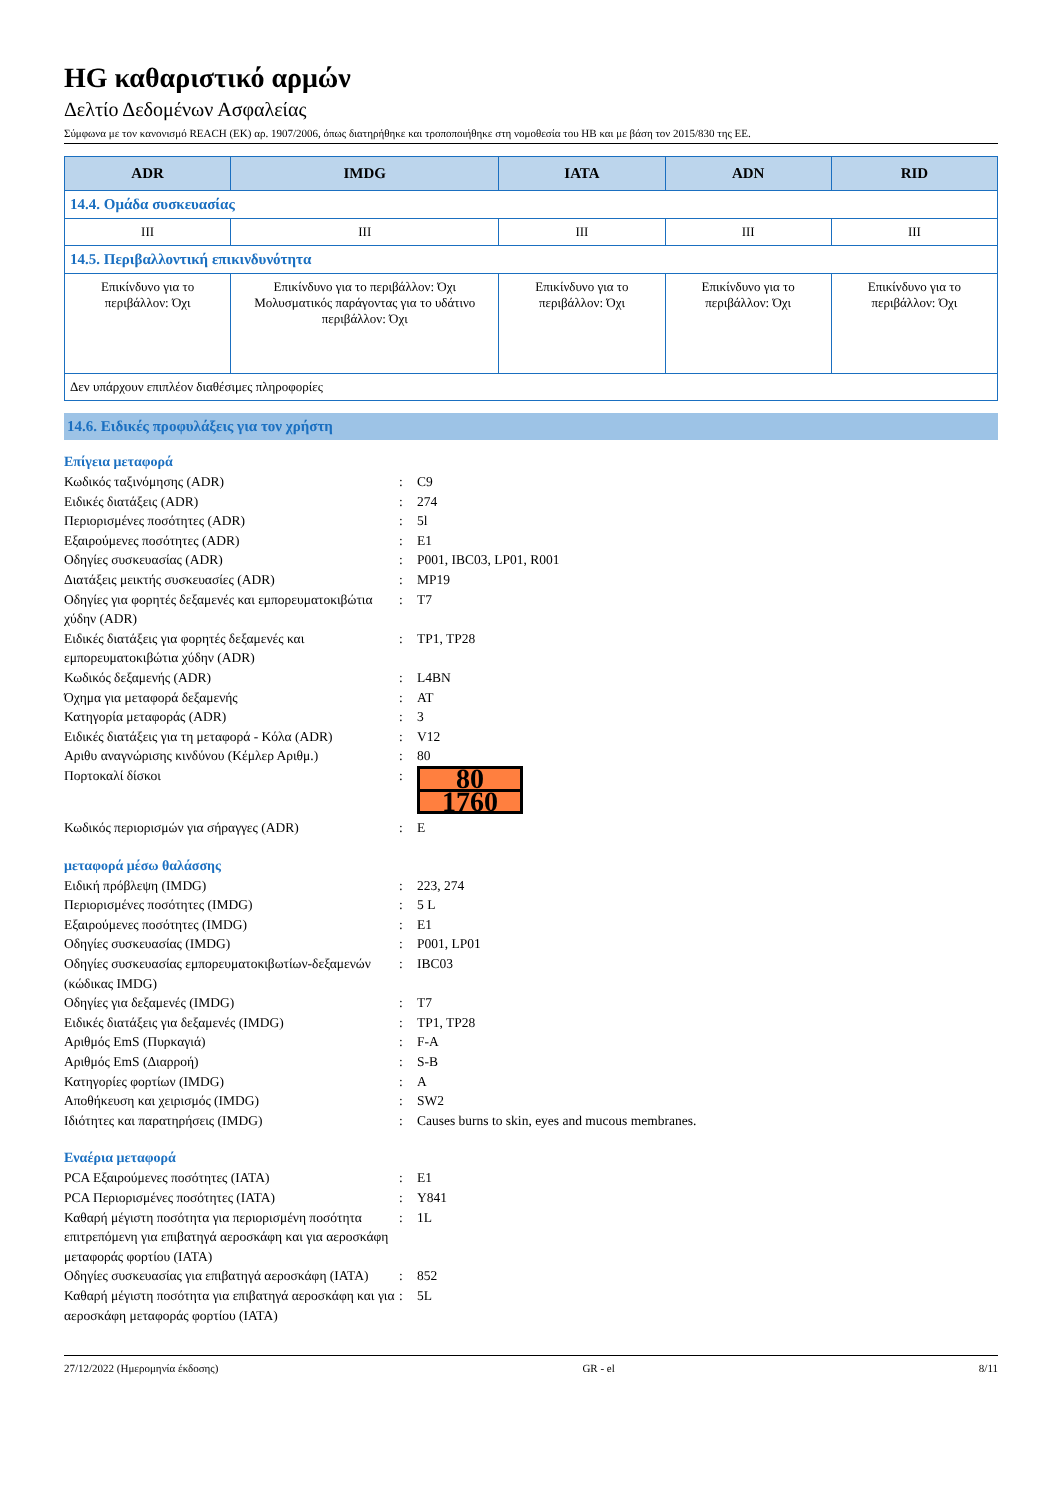HG καθαριστικό αρμών
Δελτίο Δεδομένων Ασφαλείας
Σύμφωνα με τον κανονισμό REACH (ΕΚ) αρ. 1907/2006, όπως διατηρήθηκε και τροποποιήθηκε στη νομοθεσία του ΗΒ και με βάση τον 2015/830 της ΕΕ.
| ADR | IMDG | IATA | ADN | RID |
| --- | --- | --- | --- | --- |
| 14.4. Ομάδα συσκευασίας | | | | |
| III | III | III | III | III |
| 14.5. Περιβαλλοντική επικινδυνότητα | | | | |
| Επικίνδυνο για το περιβάλλον: Όχι | Επικίνδυνο για το περιβάλλον: Όχι Μολυσματικός παράγοντας για το υδάτινο περιβάλλον: Όχι | Επικίνδυνο για το περιβάλλον: Όχι | Επικίνδυνο για το περιβάλλον: Όχι | Επικίνδυνο για το περιβάλλον: Όχι |
| Δεν υπάρχουν επιπλέον διαθέσιμες πληροφορίες | | | | |
14.6. Ειδικές προφυλάξεις για τον χρήστη
Επίγεια μεταφορά
Κωδικός ταξινόμησης (ADR): C9
Ειδικές διατάξεις (ADR): 274
Περιορισμένες ποσότητες (ADR): 5l
Εξαιρούμενες ποσότητες (ADR): E1
Οδηγίες συσκευασίας (ADR): P001, IBC03, LP01, R001
Διατάξεις μεικτής συσκευασίες (ADR): MP19
Οδηγίες για φορητές δεξαμενές και εμπορευματοκιβώτια χύδην (ADR): T7
Ειδικές διατάξεις για φορητές δεξαμενές και εμπορευματοκιβώτια χύδην (ADR): TP1, TP28
Κωδικός δεξαμενής (ADR): L4BN
Όχημα για μεταφορά δεξαμενής: AT
Κατηγορία μεταφοράς (ADR): 3
Ειδικές διατάξεις για τη μεταφορά - Κόλα (ADR): V12
Αριθυ αναγνώρισης κινδύνου (Κέμλερ Αριθμ.): 80
Πορτοκαλί δίσκοι:
80
1760
Κωδικός περιορισμών για σήραγγες (ADR): E
μεταφορά μέσω θαλάσσης
Ειδική πρόβλεψη (IMDG): 223, 274
Περιορισμένες ποσότητες (IMDG): 5 L
Εξαιρούμενες ποσότητες (IMDG): E1
Οδηγίες συσκευασίας (IMDG): P001, LP01
Οδηγίες συσκευασίας εμπορευματοκιβωτίων-δεξαμενών (κώδικας IMDG): IBC03
Οδηγίες για δεξαμενές (IMDG): T7
Ειδικές διατάξεις για δεξαμενές (IMDG): TP1, TP28
Αριθμός EmS (Πυρκαγιά): F-A
Αριθμός EmS (Διαρροή): S-B
Κατηγορίες φορτίων (IMDG): A
Αποθήκευση και χειρισμός (IMDG): SW2
Ιδιότητες και παρατηρήσεις (IMDG): Causes burns to skin, eyes and mucous membranes.
Εναέρια μεταφορά
PCA Εξαιρούμενες ποσότητες (IATA): E1
PCA Περιορισμένες ποσότητες (IATA): Y841
Καθαρή μέγιστη ποσότητα για περιορισμένη ποσότητα επιτρεπόμενη για επιβατηγά αεροσκάφη και για αεροσκάφη μεταφοράς φορτίου (IATA): 1L
Οδηγίες συσκευασίας για επιβατηγά αεροσκάφη (IATA): 852
Καθαρή μέγιστη ποσότητα για επιβατηγά αεροσκάφη και για αεροσκάφη μεταφοράς φορτίου (IATA): 5L
27/12/2022 (Ημερομηνία έκδοσης) GR - el 8/11